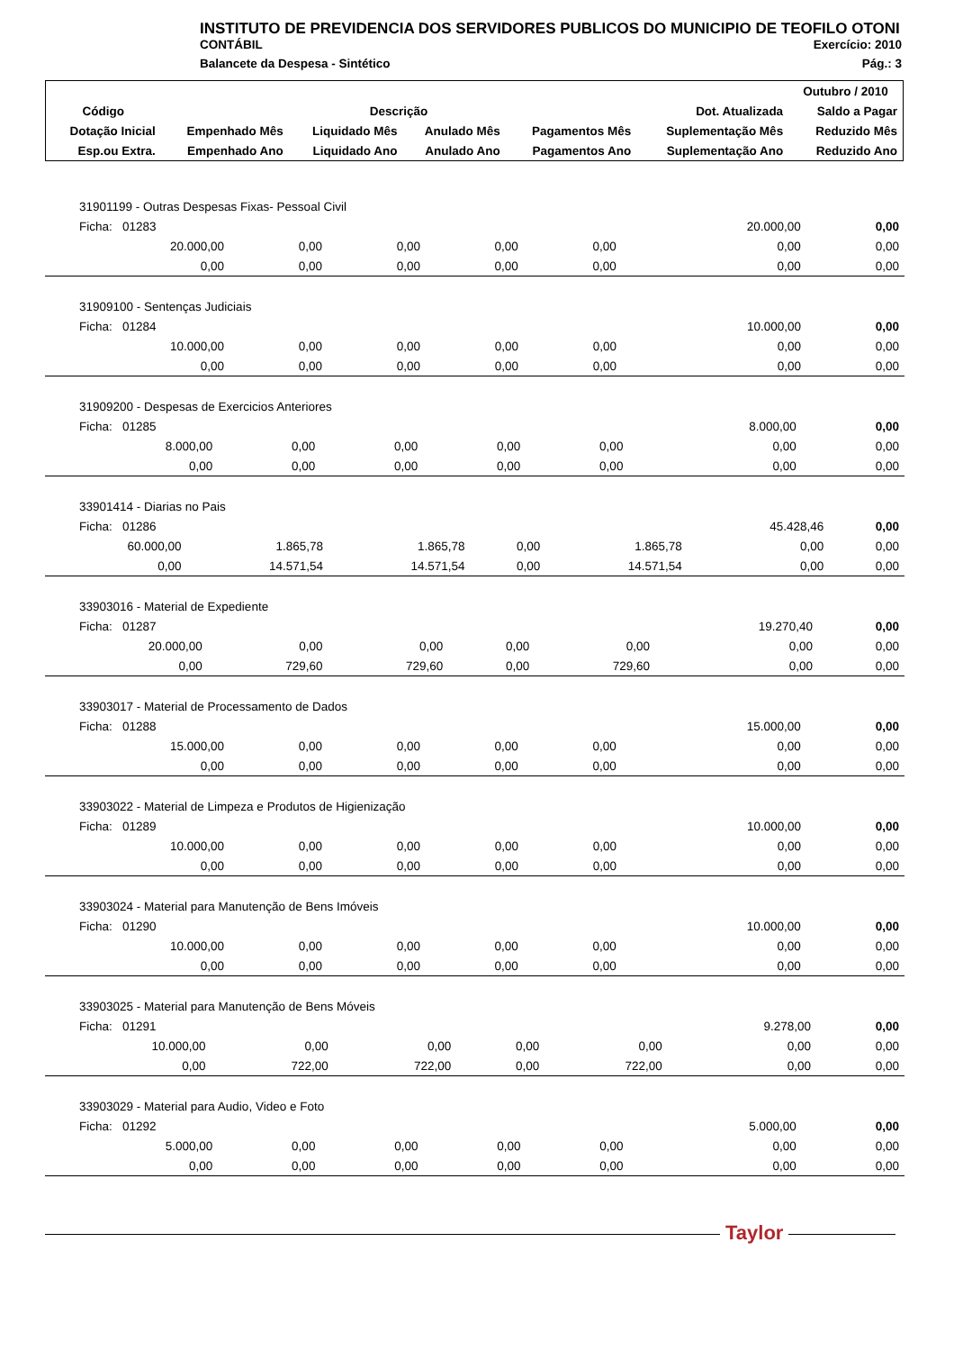INSTITUTO DE PREVIDENCIA DOS SERVIDORES PUBLICOS DO MUNICIPIO DE TEOFILO OTONI
CONTÁBIL Exercício: 2010
Balancete da Despesa - Sintético Pág.: 3
| | | | | | | Outubro / 2010 |
| --- | --- | --- | --- | --- | --- | --- |
| Código | Descrição | | | | Dot. Atualizada | Saldo a Pagar |
| Dotação Inicial | Empenhado Mês | Liquidado Mês | Anulado Mês | Pagamentos Mês | Suplementação Mês | Reduzido Mês |
| Esp.ou Extra. | Empenhado Ano | Liquidado Ano | Anulado Ano | Pagamentos Ano | Suplementação Ano | Reduzido Ano |
| 31901199 - Outras Despesas Fixas- Pessoal Civil | | | | | | |
| Ficha: 01283 | | | | | 20.000,00 | 0,00 |
| 20.000,00 | 0,00 | 0,00 | 0,00 | 0,00 | 0,00 | 0,00 |
| 0,00 | 0,00 | 0,00 | 0,00 | 0,00 | 0,00 | 0,00 |
| 31909100 - Sentenças Judiciais | | | | | | |
| Ficha: 01284 | | | | | 10.000,00 | 0,00 |
| 10.000,00 | 0,00 | 0,00 | 0,00 | 0,00 | 0,00 | 0,00 |
| 0,00 | 0,00 | 0,00 | 0,00 | 0,00 | 0,00 | 0,00 |
| 31909200 - Despesas de Exercicios Anteriores | | | | | | |
| Ficha: 01285 | | | | | 8.000,00 | 0,00 |
| 8.000,00 | 0,00 | 0,00 | 0,00 | 0,00 | 0,00 | 0,00 |
| 0,00 | 0,00 | 0,00 | 0,00 | 0,00 | 0,00 | 0,00 |
| 33901414 - Diarias no Pais | | | | | | |
| Ficha: 01286 | | | | | 45.428,46 | 0,00 |
| 60.000,00 | 1.865,78 | 1.865,78 | 0,00 | 1.865,78 | 0,00 | 0,00 |
| 0,00 | 14.571,54 | 14.571,54 | 0,00 | 14.571,54 | 0,00 | 0,00 |
| 33903016 - Material de Expediente | | | | | | |
| Ficha: 01287 | | | | | 19.270,40 | 0,00 |
| 20.000,00 | 0,00 | 0,00 | 0,00 | 0,00 | 0,00 | 0,00 |
| 0,00 | 729,60 | 729,60 | 0,00 | 729,60 | 0,00 | 0,00 |
| 33903017 - Material de Processamento de Dados | | | | | | |
| Ficha: 01288 | | | | | 15.000,00 | 0,00 |
| 15.000,00 | 0,00 | 0,00 | 0,00 | 0,00 | 0,00 | 0,00 |
| 0,00 | 0,00 | 0,00 | 0,00 | 0,00 | 0,00 | 0,00 |
| 33903022 - Material de Limpeza e Produtos de Higienização | | | | | | |
| Ficha: 01289 | | | | | 10.000,00 | 0,00 |
| 10.000,00 | 0,00 | 0,00 | 0,00 | 0,00 | 0,00 | 0,00 |
| 0,00 | 0,00 | 0,00 | 0,00 | 0,00 | 0,00 | 0,00 |
| 33903024 - Material para Manutenção de Bens Imóveis | | | | | | |
| Ficha: 01290 | | | | | 10.000,00 | 0,00 |
| 10.000,00 | 0,00 | 0,00 | 0,00 | 0,00 | 0,00 | 0,00 |
| 0,00 | 0,00 | 0,00 | 0,00 | 0,00 | 0,00 | 0,00 |
| 33903025 - Material para Manutenção de Bens Móveis | | | | | | |
| Ficha: 01291 | | | | | 9.278,00 | 0,00 |
| 10.000,00 | 0,00 | 0,00 | 0,00 | 0,00 | 0,00 | 0,00 |
| 0,00 | 722,00 | 722,00 | 0,00 | 722,00 | 0,00 | 0,00 |
| 33903029 - Material para Audio, Video e Foto | | | | | | |
| Ficha: 01292 | | | | | 5.000,00 | 0,00 |
| 5.000,00 | 0,00 | 0,00 | 0,00 | 0,00 | 0,00 | 0,00 |
| 0,00 | 0,00 | 0,00 | 0,00 | 0,00 | 0,00 | 0,00 |
Taylor